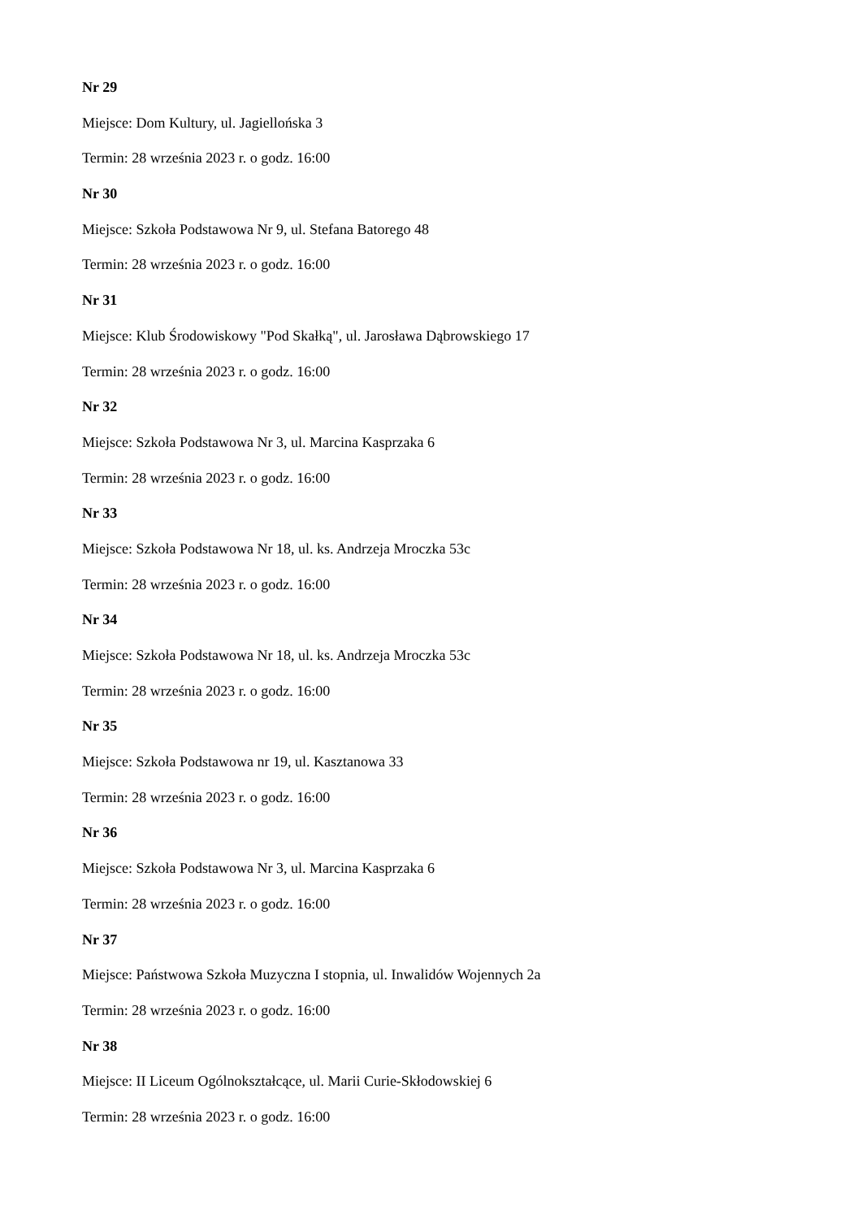Nr 29
Miejsce: Dom Kultury, ul. Jagiellońska 3
Termin: 28 września 2023 r. o godz. 16:00
Nr 30
Miejsce: Szkoła Podstawowa Nr 9, ul. Stefana Batorego 48
Termin: 28 września 2023 r. o godz. 16:00
Nr 31
Miejsce: Klub Środowiskowy "Pod Skałką", ul. Jarosława Dąbrowskiego 17
Termin: 28 września 2023 r. o godz. 16:00
Nr 32
Miejsce: Szkoła Podstawowa Nr 3, ul. Marcina Kasprzaka 6
Termin: 28 września 2023 r. o godz. 16:00
Nr 33
Miejsce: Szkoła Podstawowa Nr 18, ul. ks. Andrzeja Mroczka 53c
Termin: 28 września 2023 r. o godz. 16:00
Nr 34
Miejsce: Szkoła Podstawowa Nr 18, ul. ks. Andrzeja Mroczka 53c
Termin: 28 września 2023 r. o godz. 16:00
Nr 35
Miejsce: Szkoła Podstawowa nr 19, ul. Kasztanowa 33
Termin: 28 września 2023 r. o godz. 16:00
Nr 36
Miejsce: Szkoła Podstawowa Nr 3, ul. Marcina Kasprzaka 6
Termin: 28 września 2023 r. o godz. 16:00
Nr 37
Miejsce: Państwowa Szkoła Muzyczna I stopnia, ul. Inwalidów Wojennych 2a
Termin: 28 września 2023 r. o godz. 16:00
Nr 38
Miejsce: II Liceum Ogólnokształcące, ul. Marii Curie-Skłodowskiej 6
Termin: 28 września 2023 r. o godz. 16:00